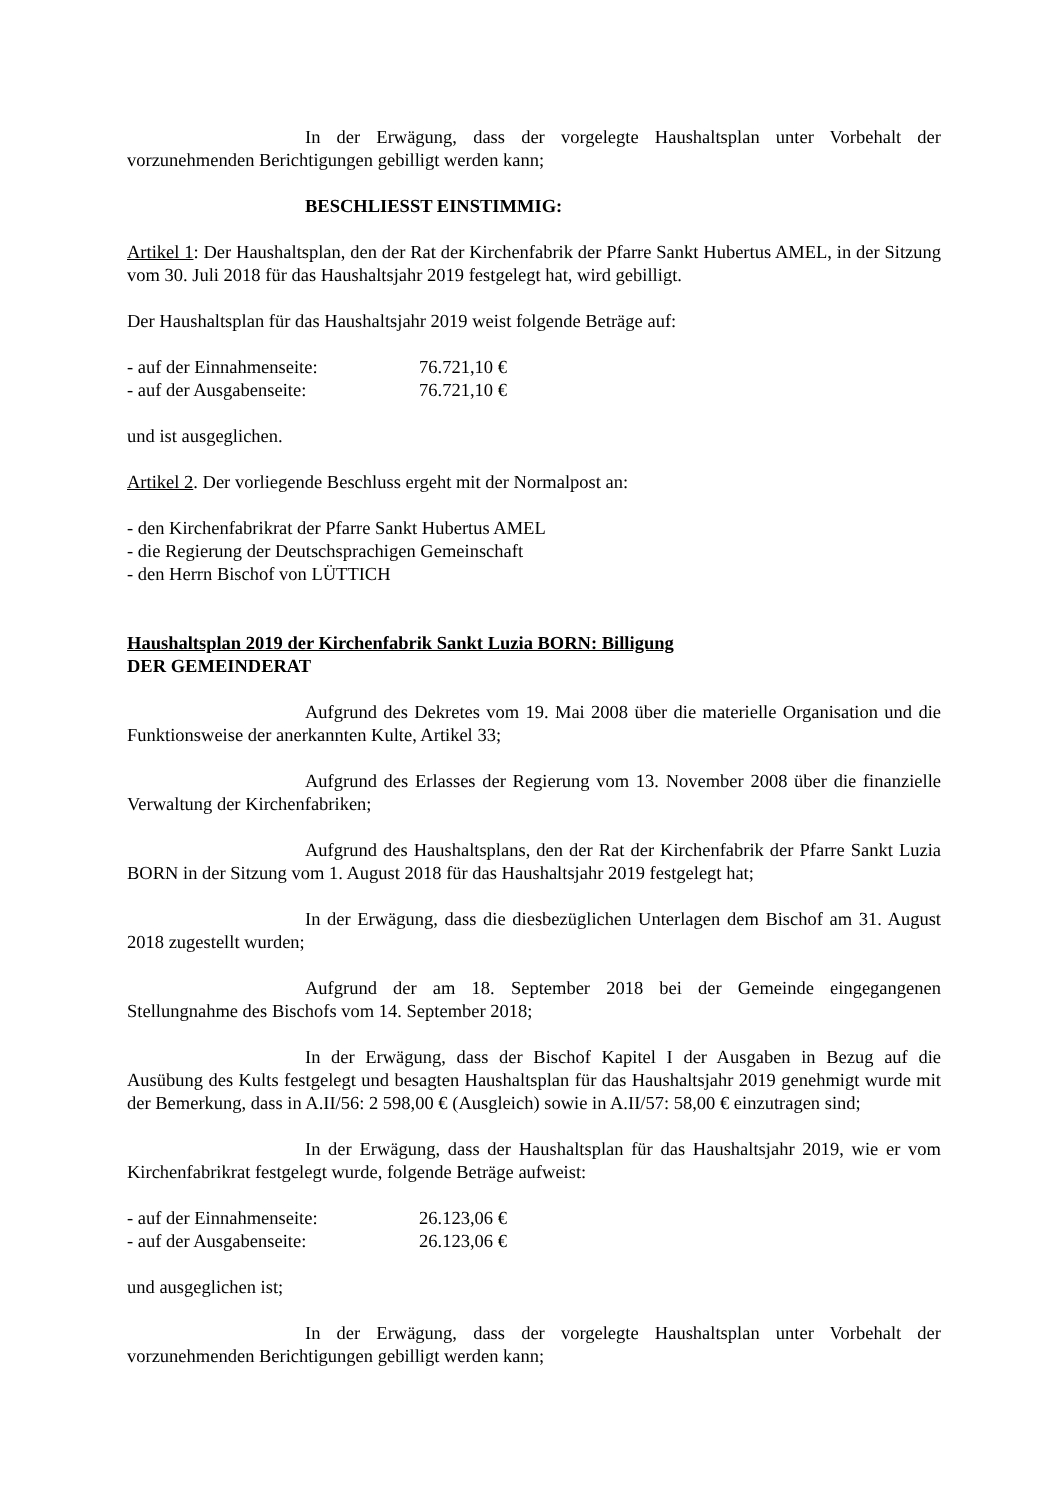In der Erwägung, dass der vorgelegte Haushaltsplan unter Vorbehalt der vorzunehmenden Berichtigungen gebilligt werden kann;
BESCHLIESST EINSTIMMIG:
Artikel 1: Der Haushaltsplan, den der Rat der Kirchenfabrik der Pfarre Sankt Hubertus AMEL, in der Sitzung vom 30. Juli 2018 für das Haushaltsjahr 2019 festgelegt hat, wird gebilligt.
Der Haushaltsplan für das Haushaltsjahr 2019 weist folgende Beträge auf:
- auf der Einnahmenseite: 76.721,10 €
- auf der Ausgabenseite: 76.721,10 €
und ist ausgeglichen.
Artikel 2. Der vorliegende Beschluss ergeht mit der Normalpost an:
- den Kirchenfabrikrat der Pfarre Sankt Hubertus AMEL
- die Regierung der Deutschsprachigen Gemeinschaft
- den Herrn Bischof von LÜTTICH
Haushaltsplan 2019 der Kirchenfabrik Sankt Luzia BORN: Billigung
DER GEMEINDERAT
Aufgrund des Dekretes vom 19. Mai 2008 über die materielle Organisation und die Funktionsweise der anerkannten Kulte, Artikel 33;
Aufgrund des Erlasses der Regierung vom 13. November 2008 über die finanzielle Verwaltung der Kirchenfabriken;
Aufgrund des Haushaltsplans, den der Rat der Kirchenfabrik der Pfarre Sankt Luzia BORN in der Sitzung vom 1. August 2018 für das Haushaltsjahr 2019 festgelegt hat;
In der Erwägung, dass die diesbezüglichen Unterlagen dem Bischof am 31. August 2018 zugestellt wurden;
Aufgrund der am 18. September 2018 bei der Gemeinde eingegangenen Stellungnahme des Bischofs vom 14. September 2018;
In der Erwägung, dass der Bischof Kapitel I der Ausgaben in Bezug auf die Ausübung des Kults festgelegt und besagten Haushaltsplan für das Haushaltsjahr 2019 genehmigt wurde mit der Bemerkung, dass in A.II/56: 2 598,00 € (Ausgleich) sowie in A.II/57: 58,00 € einzutragen sind;
In der Erwägung, dass der Haushaltsplan für das Haushaltsjahr 2019, wie er vom Kirchenfabrikrat festgelegt wurde, folgende Beträge aufweist:
- auf der Einnahmenseite: 26.123,06 €
- auf der Ausgabenseite: 26.123,06 €
und ausgeglichen ist;
In der Erwägung, dass der vorgelegte Haushaltsplan unter Vorbehalt der vorzunehmenden Berichtigungen gebilligt werden kann;